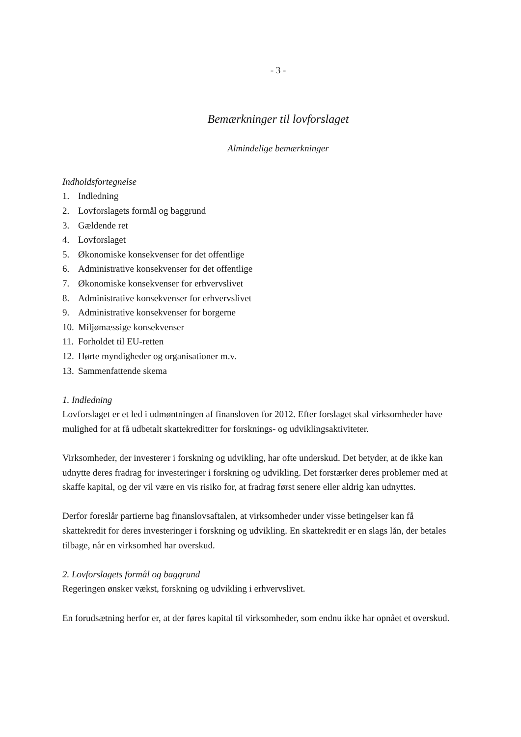- 3 -
Bemærkninger til lovforslaget
Almindelige bemærkninger
Indholdsfortegnelse
1. Indledning
2. Lovforslagets formål og baggrund
3. Gældende ret
4. Lovforslaget
5. Økonomiske konsekvenser for det offentlige
6. Administrative konsekvenser for det offentlige
7. Økonomiske konsekvenser for erhvervslivet
8. Administrative konsekvenser for erhvervslivet
9. Administrative konsekvenser for borgerne
10. Miljømæssige konsekvenser
11. Forholdet til EU-retten
12. Hørte myndigheder og organisationer m.v.
13. Sammenfattende skema
1. Indledning
Lovforslaget er et led i udmøntningen af finansloven for 2012. Efter forslaget skal virksomheder have mulighed for at få udbetalt skattekreditter for forsknings- og udviklingsaktiviteter.
Virksomheder, der investerer i forskning og udvikling, har ofte underskud. Det betyder, at de ikke kan udnytte deres fradrag for investeringer i forskning og udvikling. Det forstærker deres problemer med at skaffe kapital, og der vil være en vis risiko for, at fradrag først senere eller aldrig kan udnyttes.
Derfor foreslår partierne bag finanslovsaftalen, at virksomheder under visse betingelser kan få skattekredit for deres investeringer i forskning og udvikling. En skattekredit er en slags lån, der betales tilbage, når en virksomhed har overskud.
2. Lovforslagets formål og baggrund
Regeringen ønsker vækst, forskning og udvikling i erhvervslivet.
En forudsætning herfor er, at der føres kapital til virksomheder, som endnu ikke har opnået et overskud.